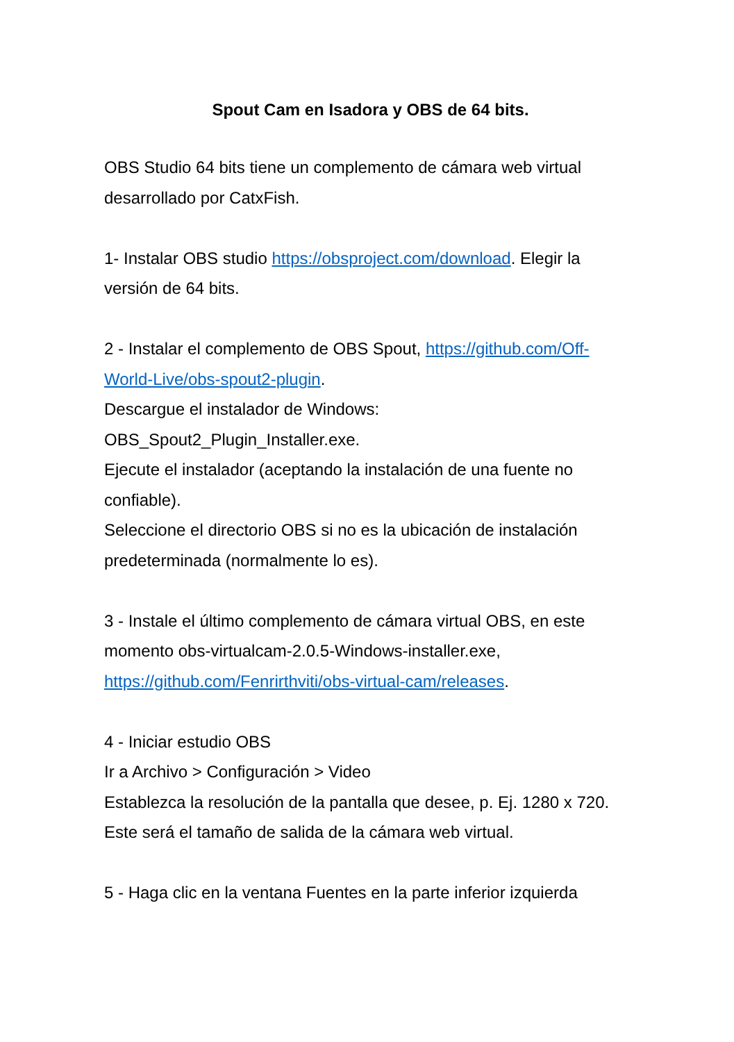Spout Cam en Isadora y OBS de 64 bits.
OBS Studio 64 bits tiene un complemento de cámara web virtual desarrollado por CatxFish.
1- Instalar OBS studio https://obsproject.com/download. Elegir la versión de 64 bits.
2 - Instalar el complemento de OBS Spout, https://github.com/Off-World-Live/obs-spout2-plugin.
Descargue el instalador de Windows:
OBS_Spout2_Plugin_Installer.exe.
Ejecute el instalador (aceptando la instalación de una fuente no confiable).
Seleccione el directorio OBS si no es la ubicación de instalación predeterminada (normalmente lo es).
3 - Instale el último complemento de cámara virtual OBS, en este momento obs-virtualcam-2.0.5-Windows-installer.exe, https://github.com/Fenrirthviti/obs-virtual-cam/releases.
4 - Iniciar estudio OBS
Ir a Archivo > Configuración > Video
Establezca la resolución de la pantalla que desee, p. Ej. 1280 x 720.
Este será el tamaño de salida de la cámara web virtual.
5 - Haga clic en la ventana Fuentes en la parte inferior izquierda